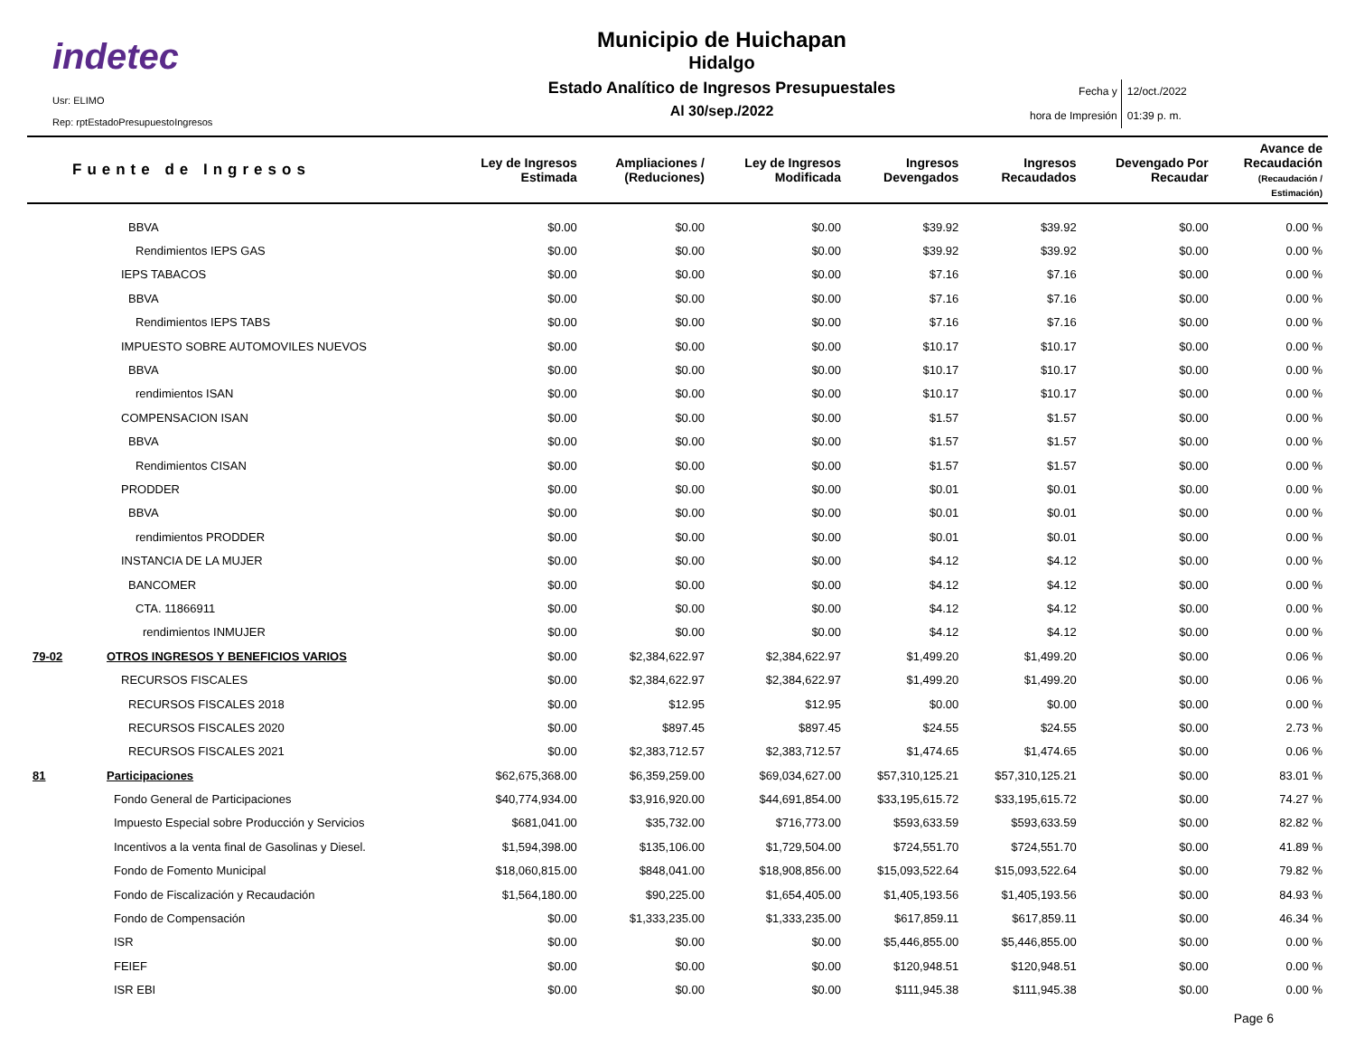indetec
Usr: ELIMO
Rep: rptEstadoPresupuestoIngresos
Municipio de Huichapan
Hidalgo
Estado Analítico de Ingresos Presupuestales
Al 30/sep./2022
Fecha y
hora de Impresión
12/oct./2022
01:39 p. m.
| Fuente de Ingresos | | Ley de Ingresos Estimada | Ampliaciones / (Reduciones) | Ley de Ingresos Modificada | Ingresos Devengados | Ingresos Recaudados | Devengado Por Recaudar | Avance de Recaudación (Recaudación / Estimación) |
| --- | --- | --- | --- | --- | --- | --- | --- | --- |
| | BBVA | $0.00 | $0.00 | $0.00 | $39.92 | $39.92 | $0.00 | 0.00 % |
| | Rendimientos IEPS GAS | $0.00 | $0.00 | $0.00 | $39.92 | $39.92 | $0.00 | 0.00 % |
| | IEPS TABACOS | $0.00 | $0.00 | $0.00 | $7.16 | $7.16 | $0.00 | 0.00 % |
| | BBVA | $0.00 | $0.00 | $0.00 | $7.16 | $7.16 | $0.00 | 0.00 % |
| | Rendimientos IEPS TABS | $0.00 | $0.00 | $0.00 | $7.16 | $7.16 | $0.00 | 0.00 % |
| | IMPUESTO SOBRE AUTOMOVILES NUEVOS | $0.00 | $0.00 | $0.00 | $10.17 | $10.17 | $0.00 | 0.00 % |
| | BBVA | $0.00 | $0.00 | $0.00 | $10.17 | $10.17 | $0.00 | 0.00 % |
| | rendimientos ISAN | $0.00 | $0.00 | $0.00 | $10.17 | $10.17 | $0.00 | 0.00 % |
| | COMPENSACION ISAN | $0.00 | $0.00 | $0.00 | $1.57 | $1.57 | $0.00 | 0.00 % |
| | BBVA | $0.00 | $0.00 | $0.00 | $1.57 | $1.57 | $0.00 | 0.00 % |
| | Rendimientos CISAN | $0.00 | $0.00 | $0.00 | $1.57 | $1.57 | $0.00 | 0.00 % |
| | PRODDER | $0.00 | $0.00 | $0.00 | $0.01 | $0.01 | $0.00 | 0.00 % |
| | BBVA | $0.00 | $0.00 | $0.00 | $0.01 | $0.01 | $0.00 | 0.00 % |
| | rendimientos PRODDER | $0.00 | $0.00 | $0.00 | $0.01 | $0.01 | $0.00 | 0.00 % |
| | INSTANCIA DE LA MUJER | $0.00 | $0.00 | $0.00 | $4.12 | $4.12 | $0.00 | 0.00 % |
| | BANCOMER | $0.00 | $0.00 | $0.00 | $4.12 | $4.12 | $0.00 | 0.00 % |
| | CTA. 11866911 | $0.00 | $0.00 | $0.00 | $4.12 | $4.12 | $0.00 | 0.00 % |
| | rendimientos INMUJER | $0.00 | $0.00 | $0.00 | $4.12 | $4.12 | $0.00 | 0.00 % |
| 79-02 | OTROS INGRESOS Y BENEFICIOS VARIOS | $0.00 | $2,384,622.97 | $2,384,622.97 | $1,499.20 | $1,499.20 | $0.00 | 0.06 % |
| | RECURSOS FISCALES | $0.00 | $2,384,622.97 | $2,384,622.97 | $1,499.20 | $1,499.20 | $0.00 | 0.06 % |
| | RECURSOS FISCALES 2018 | $0.00 | $12.95 | $12.95 | $0.00 | $0.00 | $0.00 | 0.00 % |
| | RECURSOS FISCALES 2020 | $0.00 | $897.45 | $897.45 | $24.55 | $24.55 | $0.00 | 2.73 % |
| | RECURSOS FISCALES 2021 | $0.00 | $2,383,712.57 | $2,383,712.57 | $1,474.65 | $1,474.65 | $0.00 | 0.06 % |
| 81 | Participaciones | $62,675,368.00 | $6,359,259.00 | $69,034,627.00 | $57,310,125.21 | $57,310,125.21 | $0.00 | 83.01 % |
| | Fondo General de Participaciones | $40,774,934.00 | $3,916,920.00 | $44,691,854.00 | $33,195,615.72 | $33,195,615.72 | $0.00 | 74.27 % |
| | Impuesto Especial sobre Producción y Servicios | $681,041.00 | $35,732.00 | $716,773.00 | $593,633.59 | $593,633.59 | $0.00 | 82.82 % |
| | Incentivos a la venta final de Gasolinas y Diesel. | $1,594,398.00 | $135,106.00 | $1,729,504.00 | $724,551.70 | $724,551.70 | $0.00 | 41.89 % |
| | Fondo de Fomento Municipal | $18,060,815.00 | $848,041.00 | $18,908,856.00 | $15,093,522.64 | $15,093,522.64 | $0.00 | 79.82 % |
| | Fondo de Fiscalización y Recaudación | $1,564,180.00 | $90,225.00 | $1,654,405.00 | $1,405,193.56 | $1,405,193.56 | $0.00 | 84.93 % |
| | Fondo de Compensación | $0.00 | $1,333,235.00 | $1,333,235.00 | $617,859.11 | $617,859.11 | $0.00 | 46.34 % |
| | ISR | $0.00 | $0.00 | $0.00 | $5,446,855.00 | $5,446,855.00 | $0.00 | 0.00 % |
| | FEIEF | $0.00 | $0.00 | $0.00 | $120,948.51 | $120,948.51 | $0.00 | 0.00 % |
| | ISR EBI | $0.00 | $0.00 | $0.00 | $111,945.38 | $111,945.38 | $0.00 | 0.00 % |
Page 6